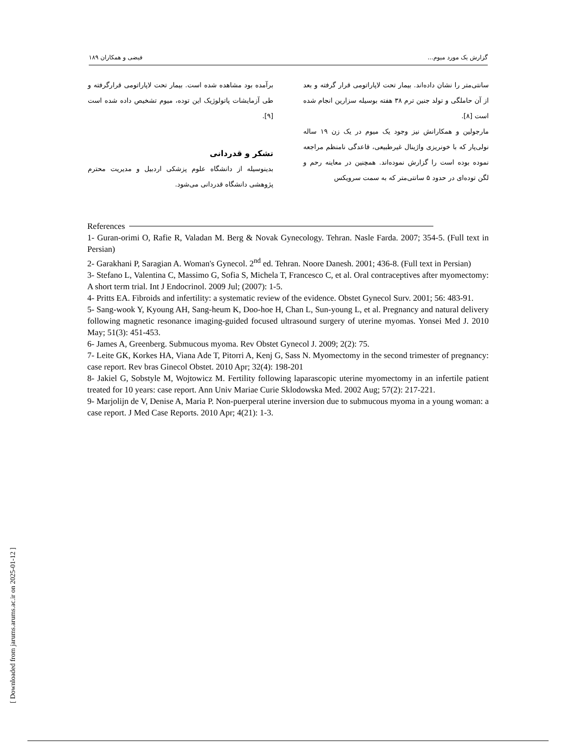گزارش یک مورد میوم... فیضی و همکاران ۱۸۹
سانتی‌متر را نشان داده‌اند. بیمار تحت لاپاراتومی قرار گرفته و بعد از آن حاملگی و تولد جنین ترم ۳۸ هفته بوسیله سزارین انجام شده است [۸].
مارجولین و همکارانش نیز وجود یک میوم در یک زن ۱۹ ساله نولی‌پار که با خونریزی واژینال غیرطبیعی، قاعدگی نامنظم مراجعه نموده بوده است را گزارش نموده‌اند. همچنین در معاینه رحم و لگن توده‌ای در حدود ۵ سانتی‌متر که به سمت سرویکس
برآمده بود مشاهده شده است. بیمار تحت لاپاراتومی قرارگرفته و طی آزمایشات پاتولوژیک این توده، میوم تشخیص داده شده است [۹].
تشکر و قدردانی
بدینوسیله از دانشگاه علوم پزشکی اردبیل و مدیریت محترم پژوهشی دانشگاه قدردانی می‌شود.
References
1- Guran-orimi O, Rafie R, Valadan M. Berg & Novak Gynecology. Tehran. Nasle Farda. 2007; 354-5. (Full text in Persian)
2- Garakhani P, Saragian A. Woman's Gynecol. 2<sup>nd</sup> ed. Tehran. Noore Danesh. 2001; 436-8. (Full text in Persian)
3- Stefano L, Valentina C, Massimo G, Sofia S, Michela T, Francesco C, et al. Oral contraceptives after myomectomy: A short term trial. Int J Endocrinol. 2009 Jul; (2007): 1-5.
4- Pritts EA. Fibroids and infertility: a systematic review of the evidence. Obstet Gynecol Surv. 2001; 56: 483-91.
5- Sang-wook Y, Kyoung AH, Sang-heum K, Doo-hoe H, Chan L, Sun-young L, et al. Pregnancy and natural delivery following magnetic resonance imaging-guided focused ultrasound surgery of uterine myomas. Yonsei Med J. 2010 May; 51(3): 451-453.
6- James A, Greenberg. Submucous myoma. Rev Obstet Gynecol J. 2009; 2(2): 75.
7- Leite GK, Korkes HA, Viana Ade T, Pitorri A, Kenj G, Sass N. Myomectomy in the second trimester of pregnancy: case report. Rev bras Ginecol Obstet. 2010 Apr; 32(4): 198-201
8- Jakiel G, Sobstyle M, Wojtowicz M. Fertility following laparascopic uterine myomectomy in an infertile patient treated for 10 years: case report. Ann Univ Mariae Curie Sklodowska Med. 2002 Aug; 57(2): 217-221.
9- Marjolijn de V, Denise A, Maria P. Non-puerperal uterine inversion due to submucous myoma in a young woman: a case report. J Med Case Reports. 2010 Apr; 4(21): 1-3.
[ Downloaded from jarums.arums.ac.ir on 2025-01-12 ]